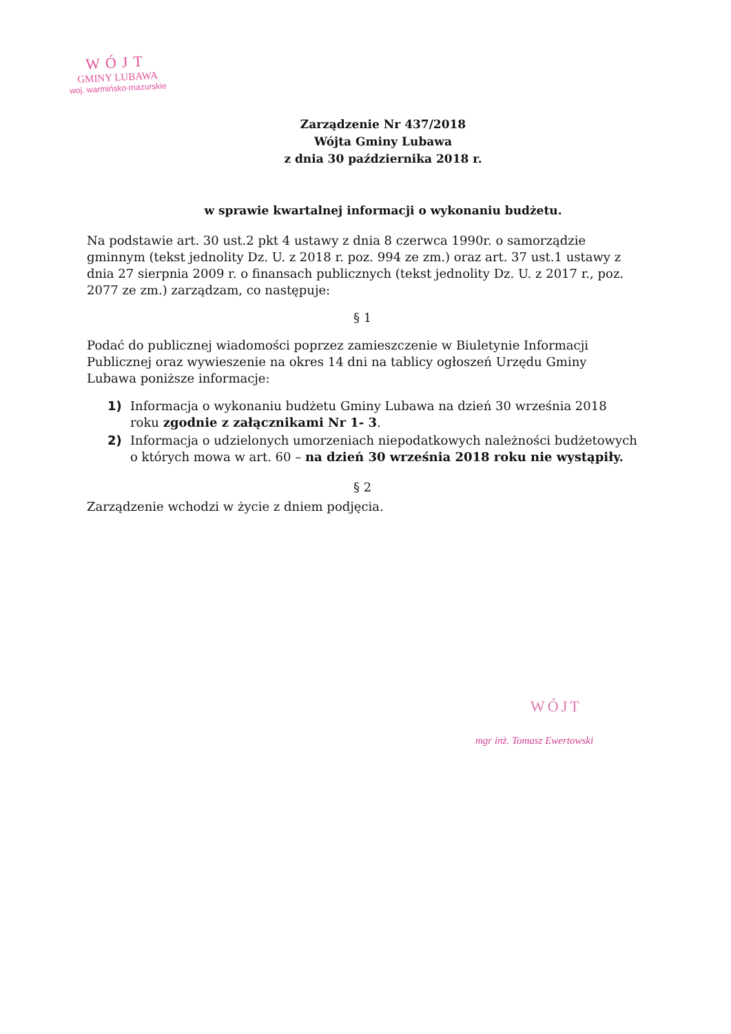WÓJT
GMINY LUBAWA
woj. warmińsko-mazurskie
Zarządzenie Nr 437/2018
Wójta Gminy Lubawa
z dnia 30 października 2018 r.
w sprawie kwartalnej informacji o wykonaniu budżetu.
Na podstawie art. 30 ust.2 pkt 4 ustawy z dnia 8 czerwca 1990r. o samorządzie gminnym (tekst jednolity Dz. U. z 2018 r. poz. 994 ze zm.) oraz art. 37 ust.1 ustawy z dnia 27 sierpnia 2009 r. o finansach publicznych (tekst jednolity Dz. U. z 2017 r., poz. 2077 ze zm.) zarządzam, co następuje:
§ 1
Podać do publicznej wiadomości poprzez zamieszczenie w Biuletynie Informacji Publicznej oraz wywieszenie na okres 14 dni na tablicy ogłoszeń Urzędu Gminy Lubawa poniższe informacje:
1) Informacja o wykonaniu budżetu Gminy Lubawa na dzień 30 września 2018 roku zgodnie z załącznikami Nr 1- 3.
2) Informacja o udzielonych umorzeniach niepodatkowych należności budżetowych o których mowa w art. 60 – na dzień 30 września 2018 roku nie wystąpiły.
§ 2
Zarządzenie wchodzi w życie z dniem podjęcia.
WÓJT
mgr inż. Tomasz Ewertowski